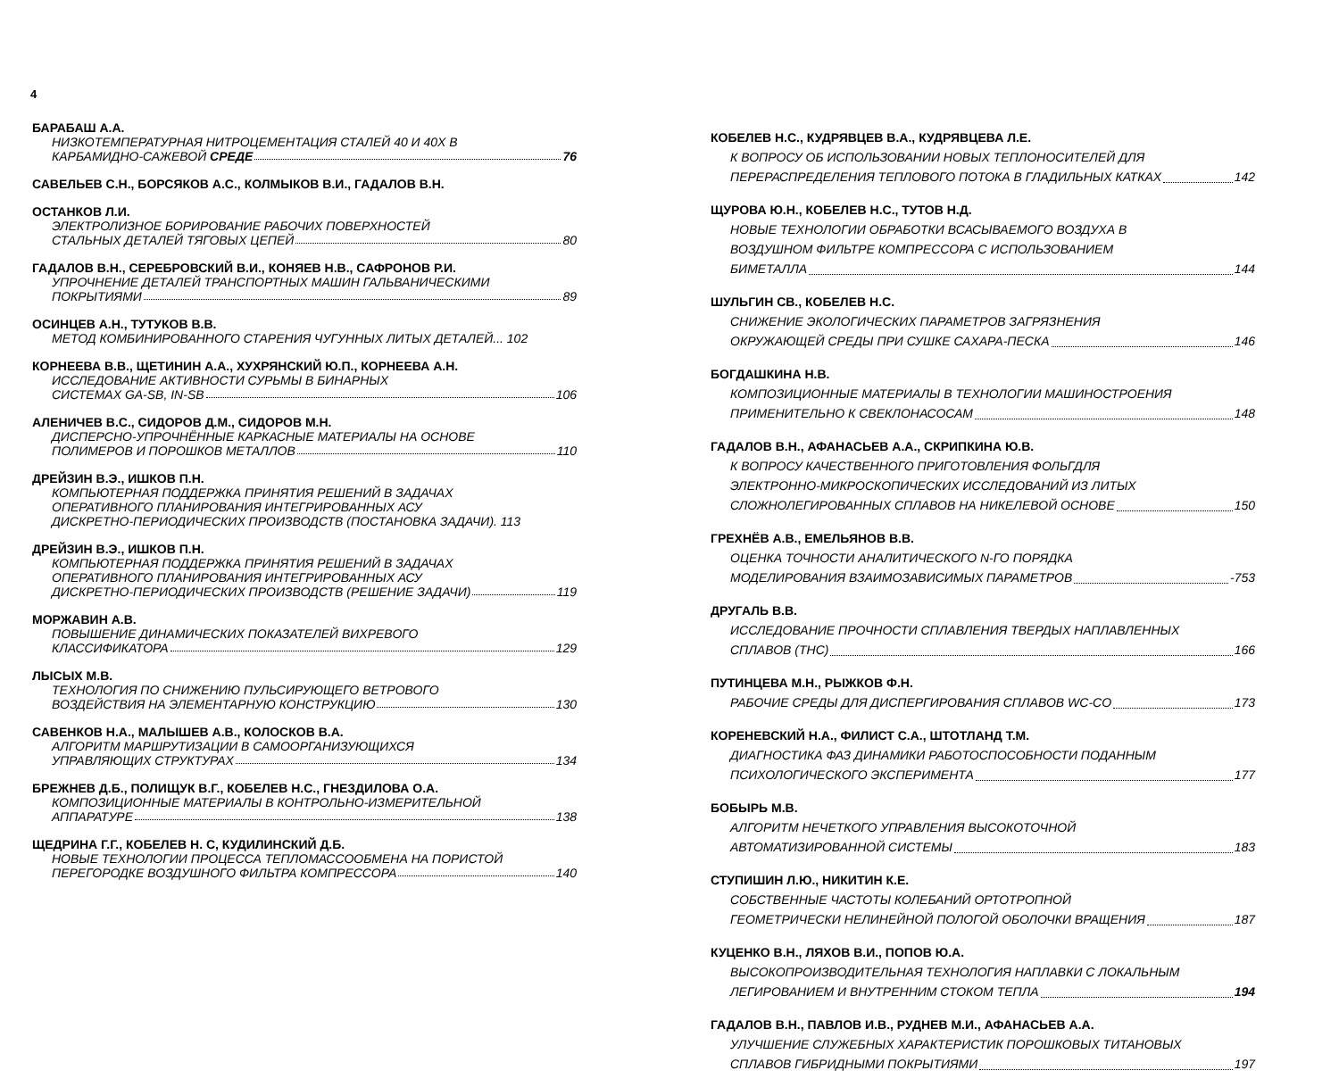4
БАРАБАШ А.А.
НИЗКОТЕМПЕРАТУРНАЯ НИТРОЦЕМЕНТАЦИЯ СТАЛЕЙ 40 И 40Х В
КАРБАМИДНО-САЖЕВОЙ СРЕДЕ 76
САВЕЛЬЕВ С.Н., БОРСЯКОВ А.С., КОЛМЫКОВ В.И., ГАДАЛОВ В.Н.
ОСТАНКОВ Л.И.
ЭЛЕКТРОЛИЗНОЕ БОРИРОВАНИЕ РАБОЧИХ ПОВЕРХНОСТЕЙ
СТАЛЬНЫХ ДЕТАЛЕЙ ТЯГОВЫХ ЦЕПЕЙ 80
ГАДАЛОВ В.Н., СЕРЕБРОВСКИЙ В.И., КОНЯЕВ Н.В., САФРОНОВ Р.И.
УПРОЧНЕНИЕ ДЕТАЛЕЙ ТРАНСПОРТНЫХ МАШИН ГАЛЬВАНИЧЕСКИМИ
ПОКРЫТИЯМИ 89
ОСИНЦЕВ А.Н., ТУТУКОВ В.В.
МЕТОД КОМБИНИРОВАННОГО СТАРЕНИЯ ЧУГУННЫХ ЛИТЫХ ДЕТАЛЕЙ... 102
КОРНЕЕВА В.В., ЩЕТИНИН А.А., ХУХРЯНСКИЙ Ю.П., КОРНЕЕВА А.Н.
ИССЛЕДОВАНИЕ АКТИВНОСТИ СУРЬМЫ В БИНАРНЫХ
СИСТЕМАХ GA-SB, IN-SB 106
АЛЕНИЧЕВ В.С., СИДОРОВ Д.М., СИДОРОВ М.Н.
ДИСПЕРСНО-УПРОЧНЁННЫЕ КАРКАСНЫЕ МАТЕРИАЛЫ НА ОСНОВЕ
ПОЛИМЕРОВ И ПОРОШКОВ МЕТАЛЛОВ 110
ДРЕЙЗИН В.Э., ИШКОВ П.Н.
КОМПЬЮТЕРНАЯ ПОДДЕРЖКА ПРИНЯТИЯ РЕШЕНИЙ В ЗАДАЧАХ
ОПЕРАТИВНОГО ПЛАНИРОВАНИЯ ИНТЕГРИРОВАННЫХ АСУ
ДИСКРЕТНО-ПЕРИОДИЧЕСКИХ ПРОИЗВОДСТВ (ПОСТАНОВКА ЗАДАЧИ). 113
ДРЕЙЗИН В.Э., ИШКОВ П.Н.
КОМПЬЮТЕРНАЯ ПОДДЕРЖКА ПРИНЯТИЯ РЕШЕНИЙ В ЗАДАЧАХ
ОПЕРАТИВНОГО ПЛАНИРОВАНИЯ ИНТЕГРИРОВАННЫХ АСУ
ДИСКРЕТНО-ПЕРИОДИЧЕСКИХ ПРОИЗВОДСТВ (РЕШЕНИЕ ЗАДАЧИ) 119
МОРЖАВИН А.В.
ПОВЫШЕНИЕ ДИНАМИЧЕСКИХ ПОКАЗАТЕЛЕЙ ВИХРЕВОГО
КЛАССИФИКАТОРА 129
ЛЫСЫХ М.В.
ТЕХНОЛОГИЯ ПО СНИЖЕНИЮ ПУЛЬСИРУЮЩЕГО ВЕТРОВОГО
ВОЗДЕЙСТВИЯ НА ЭЛЕМЕНТАРНУЮ КОНСТРУКЦИЮ 130
САВЕНКОВ Н.А., МАЛЫШЕВ А.В., КОЛОСКОВ В.А.
АЛГОРИТМ МАРШРУТИЗАЦИИ В САМООРГАНИЗУЮЩИХСЯ
УПРАВЛЯЮЩИХ СТРУКТУРАХ 134
БРЕЖНЕВ Д.Б., ПОЛИЩУК В.Г., КОБЕЛЕВ Н.С., ГНЕЗДИЛОВА О.А.
КОМПОЗИЦИОННЫЕ МАТЕРИАЛЫ В КОНТРОЛЬНО-ИЗМЕРИТЕЛЬНОЙ
АППАРАТУРЕ 138
ЩЕДРИНА Г.Г., КОБЕЛЕВ Н. С, КУДИЛИНСКИЙ Д.Б.
НОВЫЕ ТЕХНОЛОГИИ ПРОЦЕССА ТЕПЛОМАССООБМЕНА НА ПОРИСТОЙ
ПЕРЕГОРОДКЕ ВОЗДУШНОГО ФИЛЬТРА КОМПРЕССОРА 140
КОБЕЛЕВ Н.С., КУДРЯВЦЕВ В.А., КУДРЯВЦЕВА Л.Е.
К ВОПРОСУ ОБ ИСПОЛЬЗОВАНИИ НОВЫХ ТЕПЛОНОСИТЕЛЕЙ ДЛЯ
ПЕРЕРАСПРЕДЕЛЕНИЯ ТЕПЛОВОГО ПОТОКА В ГЛАДИЛЬНЫХ КАТКАХ 142
ЩУРОВА Ю.Н., КОБЕЛЕВ Н.С., ТУТОВ Н.Д.
НОВЫЕ ТЕХНОЛОГИИ ОБРАБОТКИ ВСАСЫВАЕМОГО ВОЗДУХА В
ВОЗДУШНОМ ФИЛЬТРЕ КОМПРЕССОРА С ИСПОЛЬЗОВАНИЕМ
БИМЕТАЛЛА 144
ШУЛЬГИН СВ., КОБЕЛЕВ Н.С.
СНИЖЕНИЕ ЭКОЛОГИЧЕСКИХ ПАРАМЕТРОВ ЗАГРЯЗНЕНИЯ
ОКРУЖАЮЩЕЙ СРЕДЫ ПРИ СУШКЕ САХАРА-ПЕСКА 146
БОГДАШКИНА Н.В.
КОМПОЗИЦИОННЫЕ МАТЕРИАЛЫ В ТЕХНОЛОГИИ МАШИНОСТРОЕНИЯ
ПРИМЕНИТЕЛЬНО К СВЕКЛОНАСОСАМ 148
ГАДАЛОВ В.Н., АФАНАСЬЕВ А.А., СКРИПКИНА Ю.В.
К ВОПРОСУ КАЧЕСТВЕННОГО ПРИГОТОВЛЕНИЯ ФОЛЬГДЛЯ
ЭЛЕКТРОННО-МИКРОСКОПИЧЕСКИХ ИССЛЕДОВАНИЙ ИЗ ЛИТЫХ
СЛОЖНОЛЕГИРОВАННЫХ СПЛАВОВ НА НИКЕЛЕВОЙ ОСНОВЕ 150
ГРЕХНЁВ А.В., ЕМЕЛЬЯНОВ В.В.
ОЦЕНКА ТОЧНОСТИ АНАЛИТИЧЕСКОГО N-ГО ПОРЯДКА
МОДЕЛИРОВАНИЯ ВЗАИМОЗАВИСИМЫХ ПАРАМЕТРОВ -753
ДРУГАЛЬ В.В.
ИССЛЕДОВАНИЕ ПРОЧНОСТИ СПЛАВЛЕНИЯ ТВЕРДЫХ НАПЛАВЛЕННЫХ
СПЛАВОВ (ТНС) 166
ПУТИНЦЕВА М.Н., РЫЖКОВ Ф.Н.
РАБОЧИЕ СРЕДЫ ДЛЯ ДИСПЕРГИРОВАНИЯ СПЛАВОВ WC-CO 173
КОРЕНЕВСКИЙ Н.А., ФИЛИСТ С.А., ШТОТЛАНД Т.М.
ДИАГНОСТИКА ФАЗ ДИНАМИКИ РАБОТОСПОСОБНОСТИ ПОДАННЫМ
ПСИХОЛОГИЧЕСКОГО ЭКСПЕРИМЕНТА 177
БОБЫРЬ М.В.
АЛГОРИТМ НЕЧЕТКОГО УПРАВЛЕНИЯ ВЫСОКОТОЧНОЙ
АВТОМАТИЗИРОВАННОЙ СИСТЕМЫ 183
СТУПИШИН Л.Ю., НИКИТИН К.Е.
СОБСТВЕННЫЕ ЧАСТОТЫ КОЛЕБАНИЙ ОРТОТРОПНОЙ
ГЕОМЕТРИЧЕСКИ НЕЛИНЕЙНОЙ ПОЛОГОЙ ОБОЛОЧКИ ВРАЩЕНИЯ 187
КУЦЕНКО В.Н., ЛЯХОВ В.И., ПОПОВ Ю.А.
ВЫСОКОПРОИЗВОДИТЕЛЬНАЯ ТЕХНОЛОГИЯ НАПЛАВКИ С ЛОКАЛЬНЫМ
ЛЕГИРОВАНИЕМ И ВНУТРЕННИМ СТОКОМ ТЕПЛА 194
ГАДАЛОВ В.Н., ПАВЛОВ И.В., РУДНЕВ М.И., АФАНАСЬЕВ А.А.
УЛУЧШЕНИЕ СЛУЖЕБНЫХ ХАРАКТЕРИСТИК ПОРОШКОВЫХ ТИТАНОВЫХ
СПЛАВОВ ГИБРИДНЫМИ ПОКРЫТИЯМИ 197